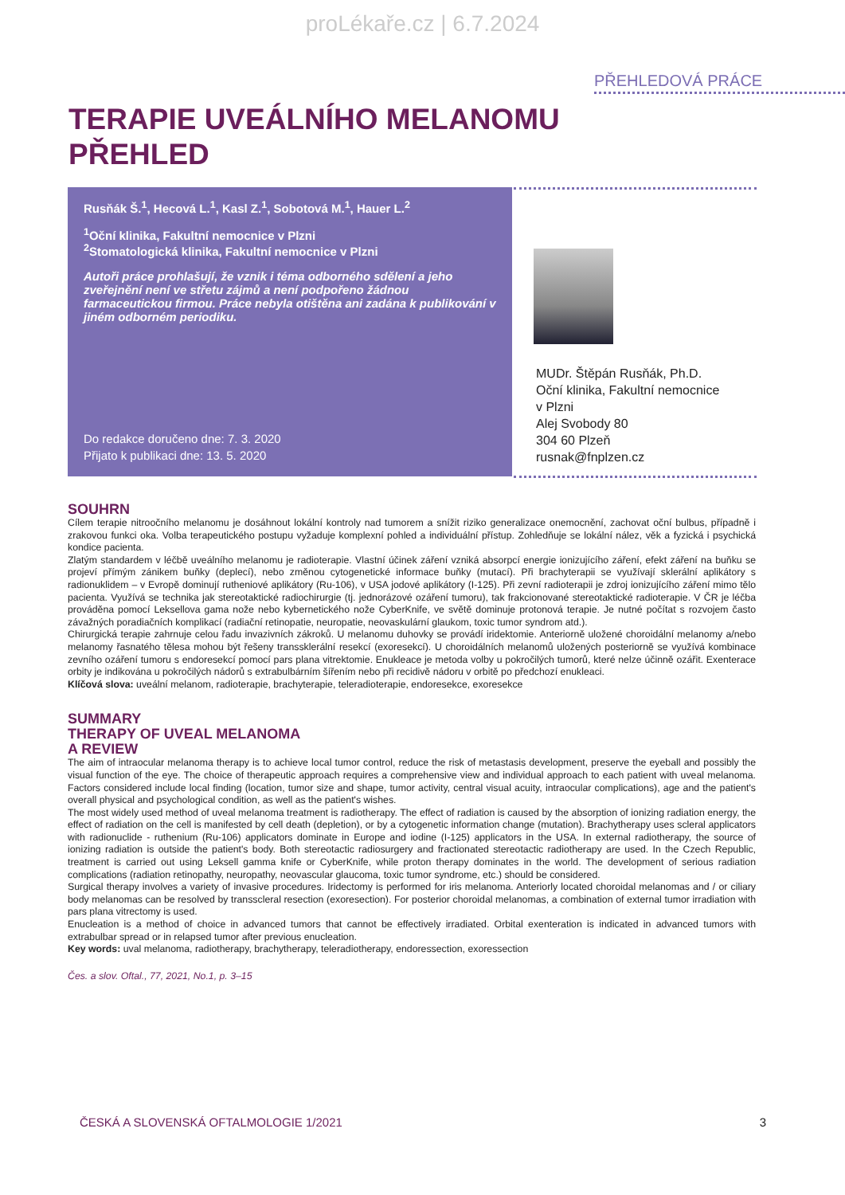proLékaře.cz | 6.7.2024
PŘEHLEDOVÁ PRÁCE
TERAPIE UVEÁLNÍHO MELANOMU
PŘEHLED
Rusňák Š.<sup>1</sup>, Hecová L.<sup>1</sup>, Kasl Z.<sup>1</sup>, Sobotová M.<sup>1</sup>, Hauer L.<sup>2</sup>
<sup>1</sup> Oční klinika, Fakultní nemocnice v Plzni
<sup>2</sup> Stomatologická klinika, Fakultní nemocnice v Plzni
Autoři práce prohlašují, že vznik i téma odborného sdělení a jeho zveřejnění není ve střetu zájmů a není podpořeno žádnou farmaceutickou firmou. Práce nebyla otištěna ani zadána k publikování v jiném odborném periodiku.
Do redakce doručeno dne: 7. 3. 2020
Přijato k publikaci dne: 13. 5. 2020
MUDr. Štěpán Rusňák, Ph.D.
Oční klinika, Fakultní nemocnice
v Plzni
Alej Svobody 80
304 60 Plzeň
rusnak@fnplzen.cz
SOUHRN
Cílem terapie nitroočního melanomu je dosáhnout lokální kontroly nad tumorem a snížit riziko generalizace onemocnění, zachovat oční bulbus, případně i zrakovou funkci oka. Volba terapeutického postupu vyžaduje komplexní pohled a individuální přístup. Zohledňuje se lokální nález, věk a fyzická i psychická kondice pacienta.
Zlatým standardem v léčbě uveálního melanomu je radioterapie. Vlastní účinek záření vzniká absorpcí energie ionizujícího záření, efekt záření na buňku se projeví přímým zánikem buňky (deplecí), nebo změnou cytogenetické informace buňky (mutací). Při brachyterapii se využívají sklerální aplikátory s radionuklidem – v Evropě dominují rutheniové aplikátory (Ru-106), v USA jodové aplikátory (I-125). Při zevní radioterapii je zdroj ionizujícího záření mimo tělo pacienta. Využívá se technika jak stereotaktické radiochirurgie (tj. jednorázové ozáření tumoru), tak frakcionované stereotaktické radioterapie. V ČR je léčba prováděna pomocí Leksellova gama nože nebo kybernetického nože CyberKnife, ve světě dominuje protonová terapie. Je nutné počítat s rozvojem často závažných poradiačních komplikací (radiační retinopatie, neuropatie, neovaskulární glaukom, toxic tumor syndrom atd.).
Chirurgická terapie zahrnuje celou řadu invazivních zákroků. U melanomu duhovky se provádí iridektomie. Anteriorně uložené choroidální melanomy a/nebo melanomy řasnatého tělesa mohou být řešeny transsklerální resekcí (exoresekcí). U choroidálních melanomů uložených posteriorně se využívá kombinace zevního ozáření tumoru s endoresekcí pomocí pars plana vitrektomie. Enukleace je metoda volby u pokročilých tumorů, které nelze účinně ozářit. Exenterace orbity je indikována u pokročilých nádorů s extrabulbárním šířením nebo při recidivě nádoru v orbitě po předchozí enukleaci.
Klíčová slova: uveální melanom, radioterapie, brachyterapie, teleradioterapie, endoresekce, exoresekce
SUMMARY
THERAPY OF UVEAL MELANOMA
A REVIEW
The aim of intraocular melanoma therapy is to achieve local tumor control, reduce the risk of metastasis development, preserve the eyeball and possibly the visual function of the eye. The choice of therapeutic approach requires a comprehensive view and individual approach to each patient with uveal melanoma. Factors considered include local finding (location, tumor size and shape, tumor activity, central visual acuity, intraocular complications), age and the patient's overall physical and psychological condition, as well as the patient's wishes.
The most widely used method of uveal melanoma treatment is radiotherapy. The effect of radiation is caused by the absorption of ionizing radiation energy, the effect of radiation on the cell is manifested by cell death (depletion), or by a cytogenetic information change (mutation). Brachytherapy uses scleral applicators with radionuclide - ruthenium (Ru-106) applicators dominate in Europe and iodine (I-125) applicators in the USA. In external radiotherapy, the source of ionizing radiation is outside the patient's body. Both stereotactic radiosurgery and fractionated stereotactic radiotherapy are used. In the Czech Republic, treatment is carried out using Leksell gamma knife or CyberKnife, while proton therapy dominates in the world. The development of serious radiation complications (radiation retinopathy, neuropathy, neovascular glaucoma, toxic tumor syndrome, etc.) should be considered.
Surgical therapy involves a variety of invasive procedures. Iridectomy is performed for iris melanoma. Anteriorly located choroidal melanomas and / or ciliary body melanomas can be resolved by transscleral resection (exoresection). For posterior choroidal melanomas, a combination of external tumor irradiation with pars plana vitrectomy is used.
Enucleation is a method of choice in advanced tumors that cannot be effectively irradiated. Orbital exenteration is indicated in advanced tumors with extrabulbar spread or in relapsed tumor after previous enucleation.
Key words: uval melanoma, radiotherapy, brachytherapy, teleradiotherapy, endoressection, exoressection
Čes. a slov. Oftal., 77, 2021, No.1, p. 3–15
ČESKÁ A SLOVENSKÁ OFTALMOLOGIE 1/2021 3